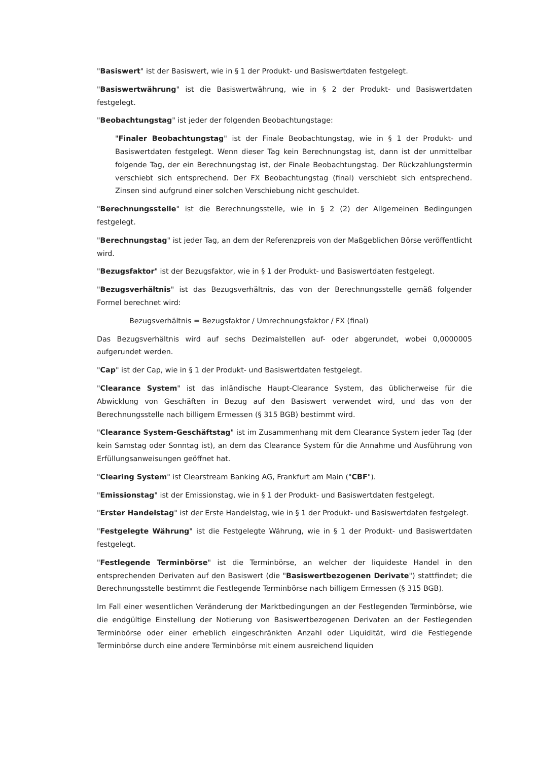"Basiswert" ist der Basiswert, wie in § 1 der Produkt- und Basiswertdaten festgelegt.
"Basiswertwährung" ist die Basiswertwährung, wie in § 2 der Produkt- und Basiswertdaten festgelegt.
"Beobachtungstag" ist jeder der folgenden Beobachtungstage:
"Finaler Beobachtungstag" ist der Finale Beobachtungstag, wie in § 1 der Produkt- und Basiswertdaten festgelegt. Wenn dieser Tag kein Berechnungstag ist, dann ist der unmittelbar folgende Tag, der ein Berechnungstag ist, der Finale Beobachtungstag. Der Rückzahlungstermin verschiebt sich entsprechend. Der FX Beobachtungstag (final) verschiebt sich entsprechend. Zinsen sind aufgrund einer solchen Verschiebung nicht geschuldet.
"Berechnungsstelle" ist die Berechnungsstelle, wie in § 2 (2) der Allgemeinen Bedingungen festgelegt.
"Berechnungstag" ist jeder Tag, an dem der Referenzpreis von der Maßgeblichen Börse veröffentlicht wird.
"Bezugsfaktor" ist der Bezugsfaktor, wie in § 1 der Produkt- und Basiswertdaten festgelegt.
"Bezugsverhältnis" ist das Bezugsverhältnis, das von der Berechnungsstelle gemäß folgender Formel berechnet wird:
Bezugsverhältnis = Bezugsfaktor / Umrechnungsfaktor / FX (final)
Das Bezugsverhältnis wird auf sechs Dezimalstellen auf- oder abgerundet, wobei 0,0000005 aufgerundet werden.
"Cap" ist der Cap, wie in § 1 der Produkt- und Basiswertdaten festgelegt.
"Clearance System" ist das inländische Haupt-Clearance System, das üblicherweise für die Abwicklung von Geschäften in Bezug auf den Basiswert verwendet wird, und das von der Berechnungsstelle nach billigem Ermessen (§ 315 BGB) bestimmt wird.
"Clearance System-Geschäftstag" ist im Zusammenhang mit dem Clearance System jeder Tag (der kein Samstag oder Sonntag ist), an dem das Clearance System für die Annahme und Ausführung von Erfüllungsanweisungen geöffnet hat.
"Clearing System" ist Clearstream Banking AG, Frankfurt am Main ("CBF").
"Emissionstag" ist der Emissionstag, wie in § 1 der Produkt- und Basiswertdaten festgelegt.
"Erster Handelstag" ist der Erste Handelstag, wie in § 1 der Produkt- und Basiswertdaten festgelegt.
"Festgelegte Währung" ist die Festgelegte Währung, wie in § 1 der Produkt- und Basiswertdaten festgelegt.
"Festlegende Terminbörse" ist die Terminbörse, an welcher der liquideste Handel in den entsprechenden Derivaten auf den Basiswert (die "Basiswertbezogenen Derivate") stattfindet; die Berechnungsstelle bestimmt die Festlegende Terminbörse nach billigem Ermessen (§ 315 BGB).
Im Fall einer wesentlichen Veränderung der Marktbedingungen an der Festlegenden Terminbörse, wie die endgültige Einstellung der Notierung von Basiswertbezogenen Derivaten an der Festlegenden Terminbörse oder einer erheblich eingeschränkten Anzahl oder Liquidität, wird die Festlegende Terminbörse durch eine andere Terminbörse mit einem ausreichend liquiden